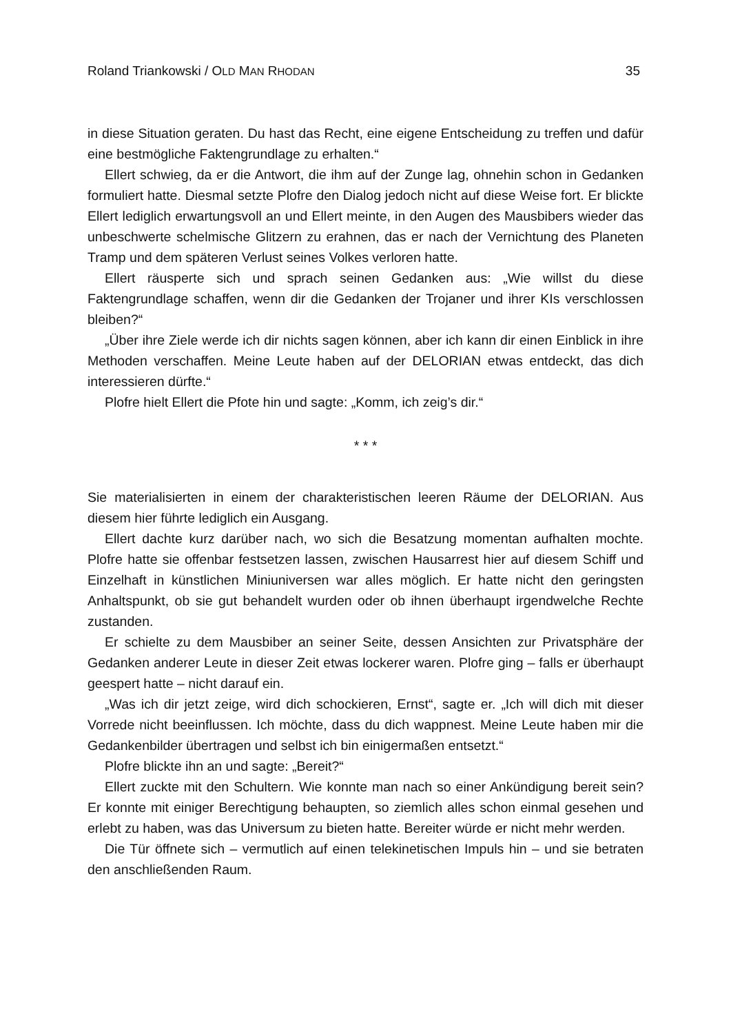Roland Triankowski / OLD MAN RHODAN 35
in diese Situation geraten. Du hast das Recht, eine eigene Entscheidung zu treffen und dafür eine bestmögliche Faktengrundlage zu erhalten.“
Ellert schwieg, da er die Antwort, die ihm auf der Zunge lag, ohnehin schon in Gedanken formuliert hatte. Diesmal setzte Plofre den Dialog jedoch nicht auf diese Weise fort. Er blickte Ellert lediglich erwartungsvoll an und Ellert meinte, in den Augen des Mausbibers wieder das unbeschwerte schelmische Glitzern zu erahnen, das er nach der Vernichtung des Planeten Tramp und dem späteren Verlust seines Volkes verloren hatte.
Ellert räusperte sich und sprach seinen Gedanken aus: „Wie willst du diese Faktengrundlage schaffen, wenn dir die Gedanken der Trojaner und ihrer KIs verschlossen bleiben?“
„Über ihre Ziele werde ich dir nichts sagen können, aber ich kann dir einen Einblick in ihre Methoden verschaffen. Meine Leute haben auf der DELORIAN etwas entdeckt, das dich interessieren dürfte.“
Plofre hielt Ellert die Pfote hin und sagte: „Komm, ich zeig’s dir.“
* * *
Sie materialisierten in einem der charakteristischen leeren Räume der DELORIAN. Aus diesem hier führte lediglich ein Ausgang.
Ellert dachte kurz darüber nach, wo sich die Besatzung momentan aufhalten mochte. Plofre hatte sie offenbar festsetzen lassen, zwischen Hausarrest hier auf diesem Schiff und Einzelhaft in künstlichen Miniuniversen war alles möglich. Er hatte nicht den geringsten Anhaltspunkt, ob sie gut behandelt wurden oder ob ihnen überhaupt irgendwelche Rechte zustanden.
Er schielte zu dem Mausbiber an seiner Seite, dessen Ansichten zur Privatsphäre der Gedanken anderer Leute in dieser Zeit etwas lockerer waren. Plofre ging – falls er überhaupt geespert hatte – nicht darauf ein.
„Was ich dir jetzt zeige, wird dich schockieren, Ernst“, sagte er. „Ich will dich mit dieser Vorrede nicht beeinflussen. Ich möchte, dass du dich wappnest. Meine Leute haben mir die Gedankenbilder übertragen und selbst ich bin einigermaßen entsetzt.“
Plofre blickte ihn an und sagte: „Bereit?“
Ellert zuckte mit den Schultern. Wie konnte man nach so einer Ankündigung bereit sein? Er konnte mit einiger Berechtigung behaupten, so ziemlich alles schon einmal gesehen und erlebt zu haben, was das Universum zu bieten hatte. Bereiter würde er nicht mehr werden.
Die Tür öffnete sich – vermutlich auf einen telekinetischen Impuls hin – und sie betraten den anschließenden Raum.